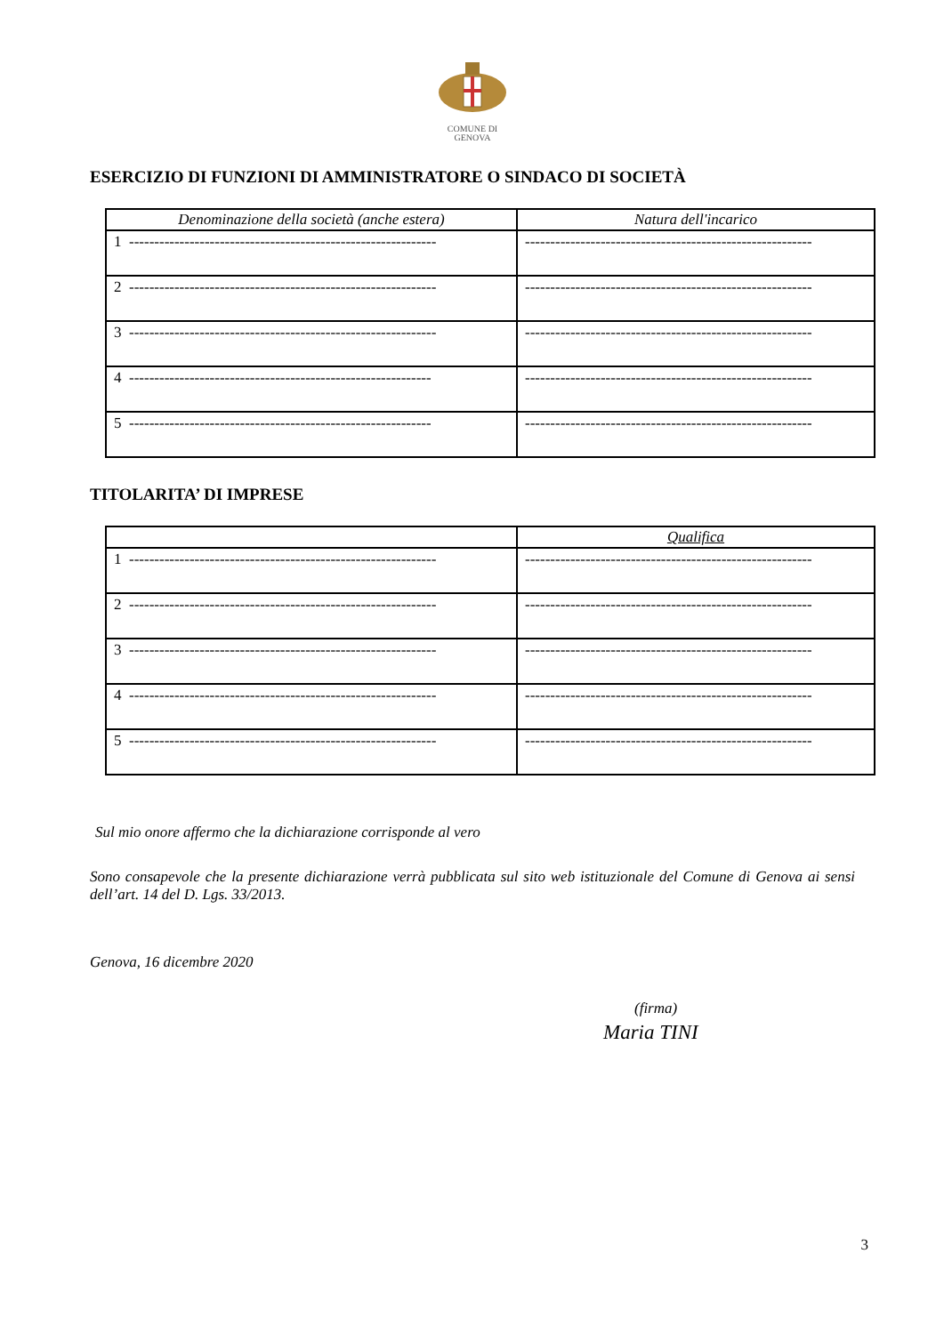COMUNE DI
GENOVA
ESERCIZIO DI FUNZIONI DI AMMINISTRATORE O SINDACO DI SOCIETÀ
| Denominazione della società (anche estera) | Natura dell'incarico |
| --- | --- |
| 1 ------------------------------------------------------------- | --------------------------------------------------------- |
| 2 ------------------------------------------------------------- | --------------------------------------------------------- |
| 3 ------------------------------------------------------------- | --------------------------------------------------------- |
| 4 ------------------------------------------------------------ | --------------------------------------------------------- |
| 5 ------------------------------------------------------------ | --------------------------------------------------------- |
TITOLARITA’ DI IMPRESE
| | Qualifica |
| --- | --- |
| 1 ------------------------------------------------------------- | --------------------------------------------------------- |
| 2 ------------------------------------------------------------- | --------------------------------------------------------- |
| 3 ------------------------------------------------------------- | --------------------------------------------------------- |
| 4 ------------------------------------------------------------- | --------------------------------------------------------- |
| 5 ------------------------------------------------------------- | --------------------------------------------------------- |
Sul mio onore affermo che la dichiarazione corrisponde al vero
Sono consapevole che la presente dichiarazione verrà pubblicata sul sito web istituzionale del Comune di Genova ai sensi dell’art. 14 del D. Lgs. 33/2013.
Genova, 16 dicembre 2020
(firma)
Maria TINI
3